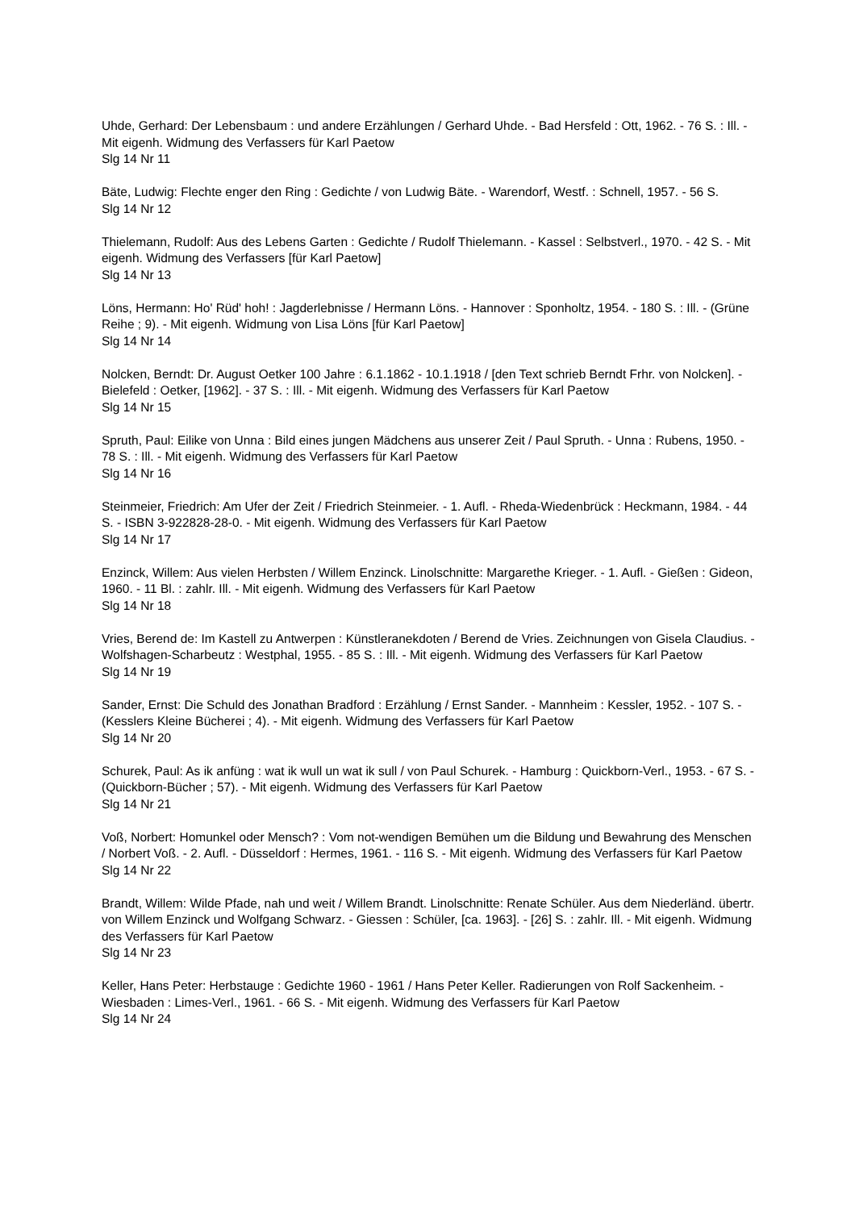Uhde, Gerhard: Der Lebensbaum : und andere Erzählungen / Gerhard Uhde. - Bad Hersfeld : Ott, 1962. - 76 S. : Ill. - Mit eigenh. Widmung des Verfassers für Karl Paetow
Slg 14 Nr 11
Bäte, Ludwig: Flechte enger den Ring : Gedichte / von Ludwig Bäte. - Warendorf, Westf. : Schnell, 1957. - 56 S.
Slg 14 Nr 12
Thielemann, Rudolf: Aus des Lebens Garten : Gedichte / Rudolf Thielemann. - Kassel : Selbstverl., 1970. - 42 S. - Mit eigenh. Widmung des Verfassers [für Karl Paetow]
Slg 14 Nr 13
Löns, Hermann: Ho' Rüd' hoh! : Jagderlebnisse / Hermann Löns. - Hannover : Sponholtz, 1954. - 180 S. : Ill. - (Grüne Reihe ; 9). - Mit eigenh. Widmung von Lisa Löns [für Karl Paetow]
Slg 14 Nr 14
Nolcken, Berndt: Dr. August Oetker 100 Jahre : 6.1.1862 - 10.1.1918 / [den Text schrieb Berndt Frhr. von Nolcken]. - Bielefeld : Oetker, [1962]. - 37 S. : Ill. - Mit eigenh. Widmung des Verfassers für Karl Paetow
Slg 14 Nr 15
Spruth, Paul: Eilike von Unna : Bild eines jungen Mädchens aus unserer Zeit / Paul Spruth. - Unna : Rubens, 1950. - 78 S. : Ill. - Mit eigenh. Widmung des Verfassers für Karl Paetow
Slg 14 Nr 16
Steinmeier, Friedrich: Am Ufer der Zeit / Friedrich Steinmeier. - 1. Aufl. - Rheda-Wiedenbrück : Heckmann, 1984. - 44 S. - ISBN 3-922828-28-0. - Mit eigenh. Widmung des Verfassers für Karl Paetow
Slg 14 Nr 17
Enzinck, Willem: Aus vielen Herbsten / Willem Enzinck. Linolschnitte: Margarethe Krieger. - 1. Aufl. - Gießen : Gideon, 1960. - 11 Bl. : zahlr. Ill. - Mit eigenh. Widmung des Verfassers für Karl Paetow
Slg 14 Nr 18
Vries, Berend de: Im Kastell zu Antwerpen : Künstleranekdoten / Berend de Vries. Zeichnungen von Gisela Claudius. - Wolfshagen-Scharbeutz : Westphal, 1955. - 85 S. : Ill. - Mit eigenh. Widmung des Verfassers für Karl Paetow
Slg 14 Nr 19
Sander, Ernst: Die Schuld des Jonathan Bradford : Erzählung / Ernst Sander. - Mannheim : Kessler, 1952. - 107 S. - (Kesslers Kleine Bücherei ; 4). - Mit eigenh. Widmung des Verfassers für Karl Paetow
Slg 14 Nr 20
Schurek, Paul: As ik anfüng : wat ik wull un wat ik sull / von Paul Schurek. - Hamburg : Quickborn-Verl., 1953. - 67 S. - (Quickborn-Bücher ; 57). - Mit eigenh. Widmung des Verfassers für Karl Paetow
Slg 14 Nr 21
Voß, Norbert: Homunkel oder Mensch? : Vom not-wendigen Bemühen um die Bildung und Bewahrung des Menschen / Norbert Voß. - 2. Aufl. - Düsseldorf : Hermes, 1961. - 116 S. - Mit eigenh. Widmung des Verfassers für Karl Paetow
Slg 14 Nr 22
Brandt, Willem: Wilde Pfade, nah und weit / Willem Brandt. Linolschnitte: Renate Schüler. Aus dem Niederländ. übertr. von Willem Enzinck und Wolfgang Schwarz. - Giessen : Schüler, [ca. 1963]. - [26] S. : zahlr. Ill. - Mit eigenh. Widmung des Verfassers für Karl Paetow
Slg 14 Nr 23
Keller, Hans Peter: Herbstauge : Gedichte 1960 - 1961 / Hans Peter Keller. Radierungen von Rolf Sackenheim. - Wiesbaden : Limes-Verl., 1961. - 66 S. - Mit eigenh. Widmung des Verfassers für Karl Paetow
Slg 14 Nr 24